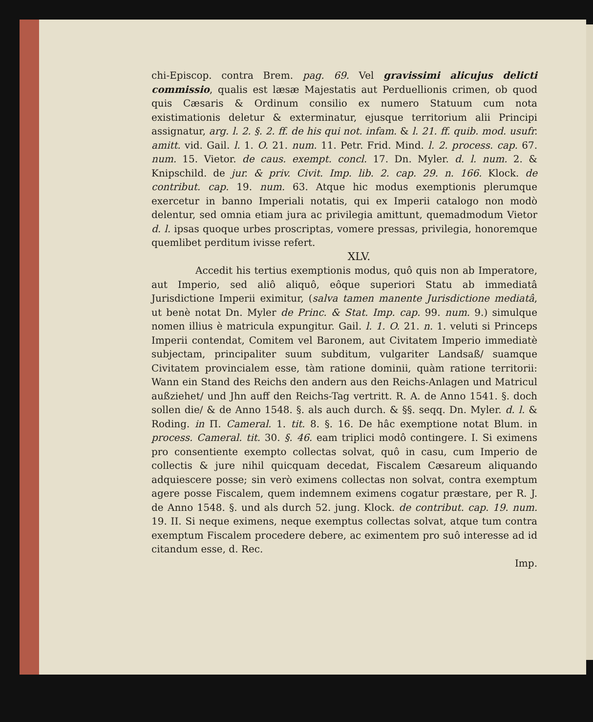chi-Episcop. contra Brem. pag. 69. Vel gravissimi alicujus delicti commissio, qualis est læsæ Majestatis aut Perduellionis crimen, ob quod quis Cæsaris & Ordinum consilio ex numero Statuum cum nota existimationis deletur & exterminatur, ejusque territorium alii Principi assignatur, arg. l. 2. §. 2. ff. de his qui not. infam. & l. 21. ff. quib. mod. usufr. amitt. vid. Gail. l. 1. O. 21. num. 11. Petr. Frid. Mind. l. 2. process. cap. 67. num. 15. Vietor. de caus. exempt. concl. 17. Dn. Myler. d. l. num. 2. & Knipschild. de jur. & priv. Civit. Imp. lib. 2. cap. 29. n. 166. Klock. de contribut. cap. 19. num. 63. Atque hic modus exemptionis plerumque exercetur in banno Imperiali notatis, qui ex Imperii catalogo non modò delentur, sed omnia etiam jura ac privilegia amittunt, quemadmodum Vietor d. l. ipsas quoque urbes proscriptas, vomere pressas, privilegia, honoremque quemlibet perditum ivisse refert.
XLV.
Accedit his tertius exemptionis modus, quô quis non ab Imperatore, aut Imperio, sed aliô aliquô, eôque superiori Statu ab immediatâ Jurisdictione Imperii eximitur, (salva tamen manente Jurisdictione mediatâ, ut benè notat Dn. Myler de Princ. & Stat. Imp. cap. 99. num. 9.) simulque nomen illius è matricula expungitur. Gail. l. 1. O. 21. n. 1. veluti si Princeps Imperii contendat, Comitem vel Baronem, aut Civitatem Imperio immediatè subjectam, principaliter suum subditum, vulgariter Landsaß/ suamque Civitatem provincialem esse, tàm ratione dominii, quàm ratione territorii: Wann ein Stand des Reichs den andern aus den Reichs-Anlagen und Matricul außziehet/ und Jhn auff den Reichs-Tag vertritt. R. A. de Anno 1541. §. doch sollen die/ & de Anno 1548. §. als auch durch. & §§. seqq. Dn. Myler. d. l. & Roding. in Π. Cameral. 1. tit. 8. §. 16. De hâc exemptione notat Blum. in process. Cameral. tit. 30. §. 46. eam triplici modô contingere. I. Si eximens pro consentiente exempto collectas solvat, quô in casu, cum Imperio de collectis & jure nihil quicquam decedat, Fiscalem Cæsareum aliquando adquiescere posse; sin verò eximens collectas non solvat, contra exemptum agere posse Fiscalem, quem indemnem eximens cogatur præstare, per R. J. de Anno 1548. §. und als durch 52. jung. Klock. de contribut. cap. 19. num. 19. II. Si neque eximens, neque exemptus collectas solvat, atque tum contra exemptum Fiscalem procedere debere, ac eximentem pro suô interesse ad id citandum esse, d. Rec.
Imp.